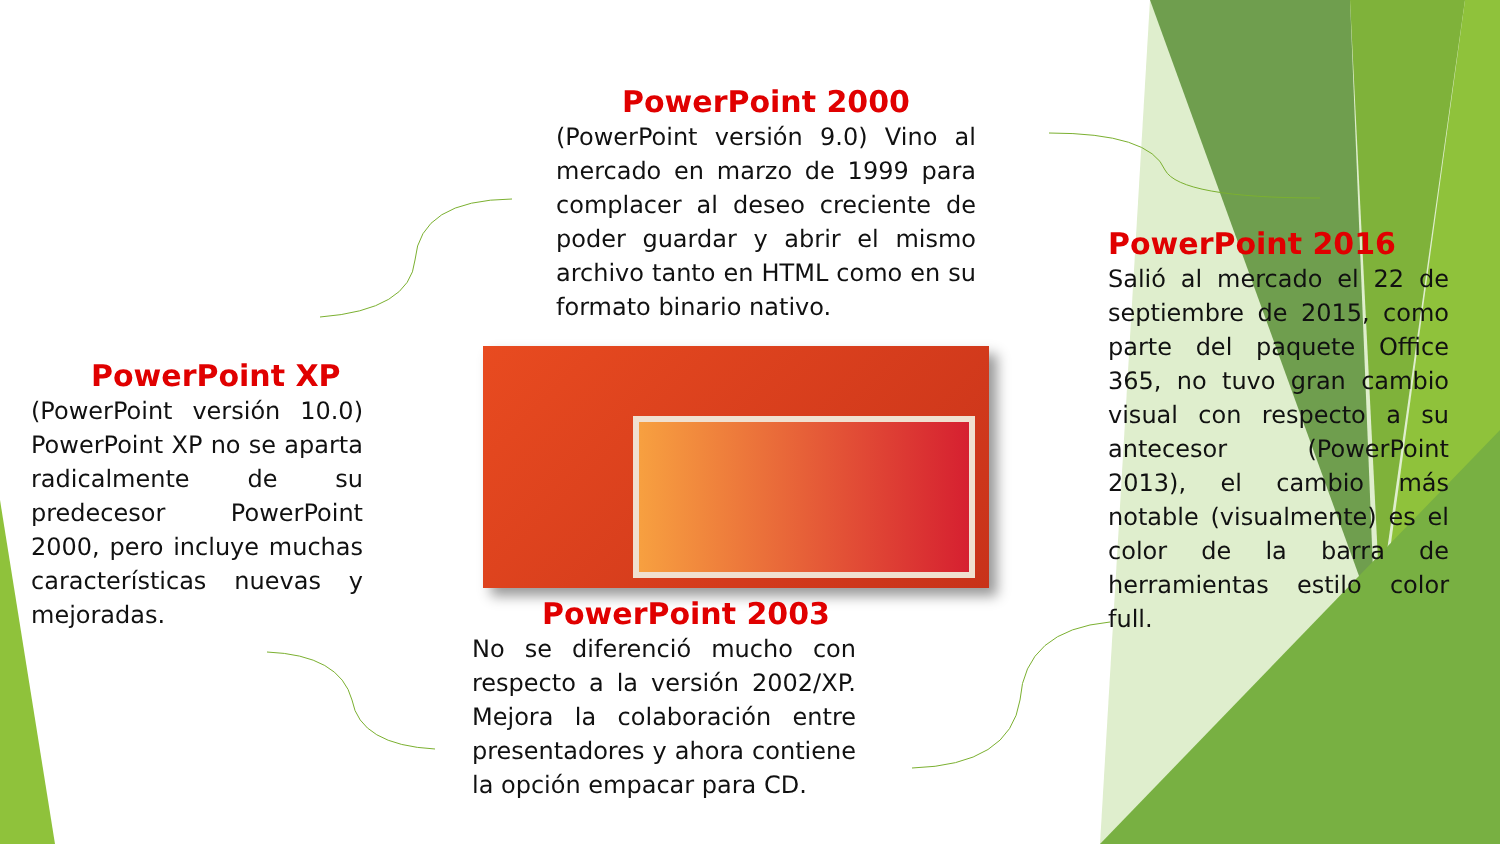PowerPoint 2000
(PowerPoint versión 9.0) Vino al mercado en marzo de 1999 para complacer al deseo creciente de poder guardar y abrir el mismo archivo tanto en HTML como en su formato binario nativo.
PowerPoint XP
(PowerPoint versión 10.0) PowerPoint XP no se aparta radicalmente de su predecesor PowerPoint 2000, pero incluye muchas características nuevas y mejoradas.
PowerPoint 2003
No se diferenció mucho con respecto a la versión 2002/XP. Mejora la colaboración entre presentadores y ahora contiene la opción empacar para CD.
PowerPoint 2016
Salió al mercado el 22 de septiembre de 2015, como parte del paquete Office 365, no tuvo gran cambio visual con respecto a su antecesor (PowerPoint 2013), el cambio más notable (visualmente) es el color de la barra de herramientas estilo color full.